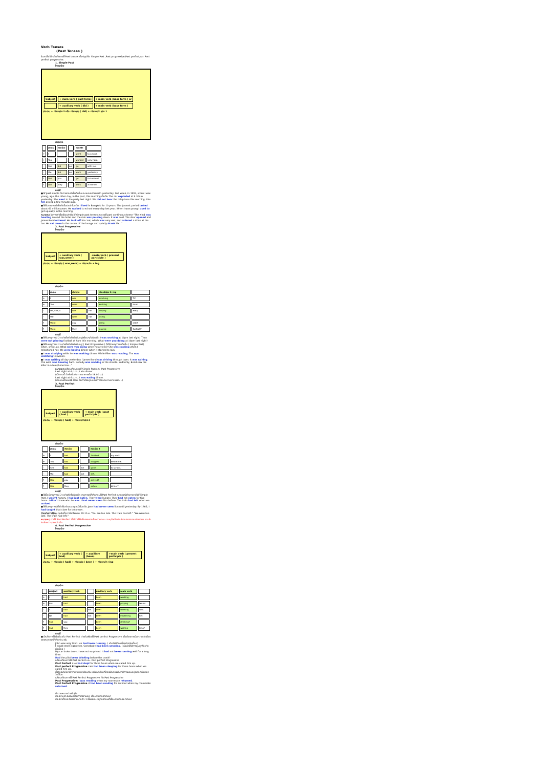Verb Tenses
(Past Tenses )
ในบทนี้จะได้กล่าวถึงการใช้ Past tenses ทั้ง 4 รูปคือ Simple Past ,Past progressive,Past perfect,และ Past perfect progressive.
1. Simple Past
โครงสร้าง
| Subject | + main verb ( past form) | + main verb (base form ) or |
| | + auxiliary verb ( did ) | + main verb (base form ) |
ประธาน + กริยาช่อง 2 หรือ กริยาช่วย ( did) + กริยาหลัก ช่อง 1
ตัวอย่าง
| | ประธาน | กริยาช่วย | | กริยาหลัก | |
| --- | --- | --- | --- | --- | --- |
| + | I | | | went | to school. |
| + | You | | | worked | very hard. |
| - | She | did | not | go | with me. |
| - | We | did | not | work | yesterday. |
| ? | Did | you | | go | to London? |
| ? | Did | they | | work | at home? |
การใช้
● ใช้ past simple กับการกระทำซึ่งเกิดขึ้นและจบลงแล้วในอดีต yesterday, last week, in 1997, when I was young, ago, the other day, in the past, this morning เป็นต้น The car exploded at 9.30am yesterday. She went to the party last night. We did not hear the telephone this morning. She fell asleep a few minutes ago.
● ใช้กับการกระทำซึ่งเกิดขึ้นประจำในอดีต I lived in Bangkok for 10 years. The Jurassic period lasted about 62 million years. He walked to school every day last year. When I was young I used to get up early in the morning
หมายเหตุ ในการเล่าเรื่องโดยปกติจะใช้ simple past tense และอาจใช้ past continuous tense "The wind was howling around the hotel and the rain was pouring down. It was cold. The door opened and James Bond entered. He took off his coat, which was very wet, and ordered a drink at the bar. He sat down in the corner of the lounge and quietly drank his..."
2. Past Progressive
โครงสร้าง
| Subject | + auxiliary verb ( was,were ) | +main verb ( present participle ) |
ประธาน + กริยาช่วย ( was,were) + กริยาหลัก + ing
ตัวอย่าง
| | ประธาน | กริยาช่วย | | กริยาหลักช่อง 1+ing | |
| --- | --- | --- | --- | --- | --- |
| + | I | was | | watching | TV. |
| + | You | were | | working | hard. |
| - | He, she, it | was | not | helping | Mary. |
| - | We | were | not | joking. | |
| ? | Were | you | | being | silly? |
| ? | Were | they | | playing | football? |
การใช้
● ใช้กับเหตุการณ์ 2 อย่างซึ่งกำลังดำเนินอยู่พร้อมๆกันในอดีต I was working at 10pm last night. They were not playing football at 9am this morning. What were you doing at 10pm last night?
● ใช้กับเหตุการณ์ 2 อย่างซึ่งกำลังดำเนินอยู่ ( Past Progressive ) ก็มีอีกเหตุการณ์เกิดขึ้น ( Simple Past) when, while ,as. What were you doing when he arrived? She was cooking when I telephoned her. We were having dinner when it started to rain.
● I was studying while he was making dinner. While Ellen was reading, Tim was watching television.
● I was writing all day yesterday. "James Bond was driving through town. It was raining. The wind was blowing hard. Nobody was walking in the streets. Suddenly, Bond saw the killer in a telephone box..."
หมายเหตุ เปรียบเทียบการใช้ Simple Past และ Past Progressive
Last night at 6 p.m., I ate dinner.
(เมื่อวานนี้ ฉันเริ่มรับประทานอาหารเย็น 18.00 น.)
Last night at 6 p.m., I was eating dinner.
(เมื่อวานนี้ตอน18.00น. ฉันกำลังอยู่ระหว่างการรับประทานอาหารเย็น .)
3. Past Perfect
โครงสร้าง
| Subject | + auxiliary verb ( had ) | + main verb ( past participle ) |
ประธาน + กริยาช่วย ( had) + กริยาหลักช่อง 3
ตัวอย่าง
| | ประธาน | กริยาช่วย | | กริยาช่อง 3 | |
| --- | --- | --- | --- | --- | --- |
| + | I | had | | finished | my work. |
| + | You | had | | stopped | before me. |
| - | She | had | not | gone | to school. |
| - | We | had | not | left. | |
| ? | Had | you | | arrived? | |
| ? | Had | they | | eaten | dinner? |
การใช้
● ใช้เมื่อมีเหตุการณ์ 2 อย่างเกิดขึ้นในอดีต เหตุการณ์ที่เกิดก่อนใช้ Past Perfect เหตุการณ์เกิดภายหลังใช้ Simple Past. I wasn't hungry. I had just eaten. They were hungry. They had not eaten for five hours. I didn't know who he was. I had never seen him before. The train had left when we arrived.
● ใช้กับเหตุการณ์ที่เกิดขึ้นก่อนเวลาจุดหนึ่งในอดีต Jane had never seen lion until yesterday. By 1985, I had taught that class for ten years.
ตัวอย่างการใช้งาน คุณไปที่สถานีรถไฟตอน 09.15 น. "You are too late. The train has left." "We were too late. The train had left."
หมายเหตุ การใช้ Past Perfect นี้ มีการใช้ในเรื่องของประโยคคาดคะเน สมมุติ หรือประโยคแสดงความปรารถนา และใน indirect speech อีก
4. Past Perfect Progressive
โครงสร้าง
| Subject | + auxiliary verb ( had) | + auxiliary (been) | +main verb ( present participle ) |
ประธาน + กริยาช่วย ( had) + กริยาช่วย ( been ) + กริยาหลัก+ing
ตัวอย่าง
| | subject | auxiliary verb | | auxiliary verb | main verb | |
| --- | --- | --- | --- | --- | --- | --- |
| + | I | had | | been | working. | |
| + | You | had | | been | playing | tennis. |
| - | It | had | not | been | working | well. |
| - | We | had | not | been | expecting | her. |
| ? | Had | you | | been | drinking? | |
| ? | Had | they | | been | waiting | long? |
การใช้
● มีหลักการใช้เช่นเดียวกับ Past Perfect ต่างกันเพียงใช้ Past perfect Progressive เมื่อต้องการเน้นความต่อเนื่องของเหตุการณ์ที่เกิดก่อน เช่น
John was very tired. He had been running. ( เน้นว่าได้มีการวิ่งอย่างต่อเนื่อง )
I could smell cigarettes. Somebody had been smoking. ( เน้นว่าได้มีการสูบบุหรี่อย่างต่อเนื่อง )
My car broke down. I was not surprised. It had not been running well for a long time.
Had the pilot been drinking before the crash?
เปรียบเทียบการใช้ Past Perfect และ Past perfect Progressive
Past Perfect : He had slept for three hours when we called him up.
Past perfect Progressive : He had been sleeping for three hours when we called him up.
ทั้งสองประโยคมีความหมายเหมือนกัน แต่ในประโยคที่สองเป็นการเน้นว่ามีการนอนอยู่ตลอดเป็นเวลา 3 ชั่วโมง
เปรียบเทียบการใช้ Past Perfect Progressive กับ Past Progressive
Past Progressive: I was reading when my roommate returned.
Past Perfect Progressive : I had been reading for an hour when my roommate returned.
มีความหมายต่างกันคือ
ประโยคแรก ในขณะที่ฉันกำลังอ่านอยู่ เพื่อนร่วมห้องกลับมา
ประโยคที่สอง ฉันได้อ่านมาแล้ว 1 ชั่วโมงและหยุดลงก่อนที่เพื่อนร่วมห้องจะกลับมา